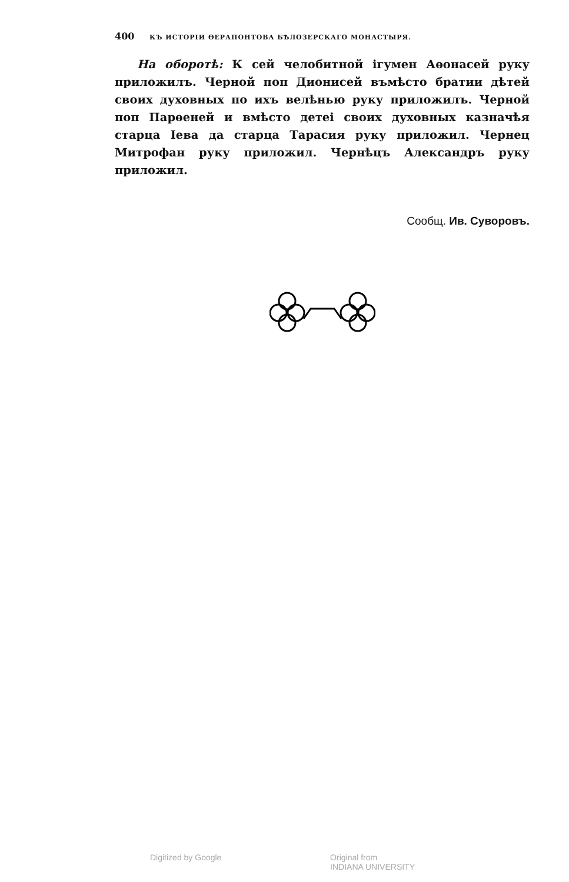400 КЪ ИСТОРІИ ѲЕРАПОНТОВА БѢЛОЗЕРСКАГО МОНАСТЫРЯ.
На оборотѣ: К сей челобитной ігумен Аѳонасей руку приложилъ. Черной поп Дионисей въмѣсто братии дѣтей своих духовных по ихъ велѣнью руку приложилъ. Черной поп Парѳеней и вмѣсто детеі своих духовных казначѣя старца Іева да старца Тарасия руку приложил. Чернец Митрофан руку приложил. Чернѣцъ Александръ руку приложил.
Сообщ. Ив. Суворовъ.
Digitized by Google Original from
INDIANA UNIVERSITY